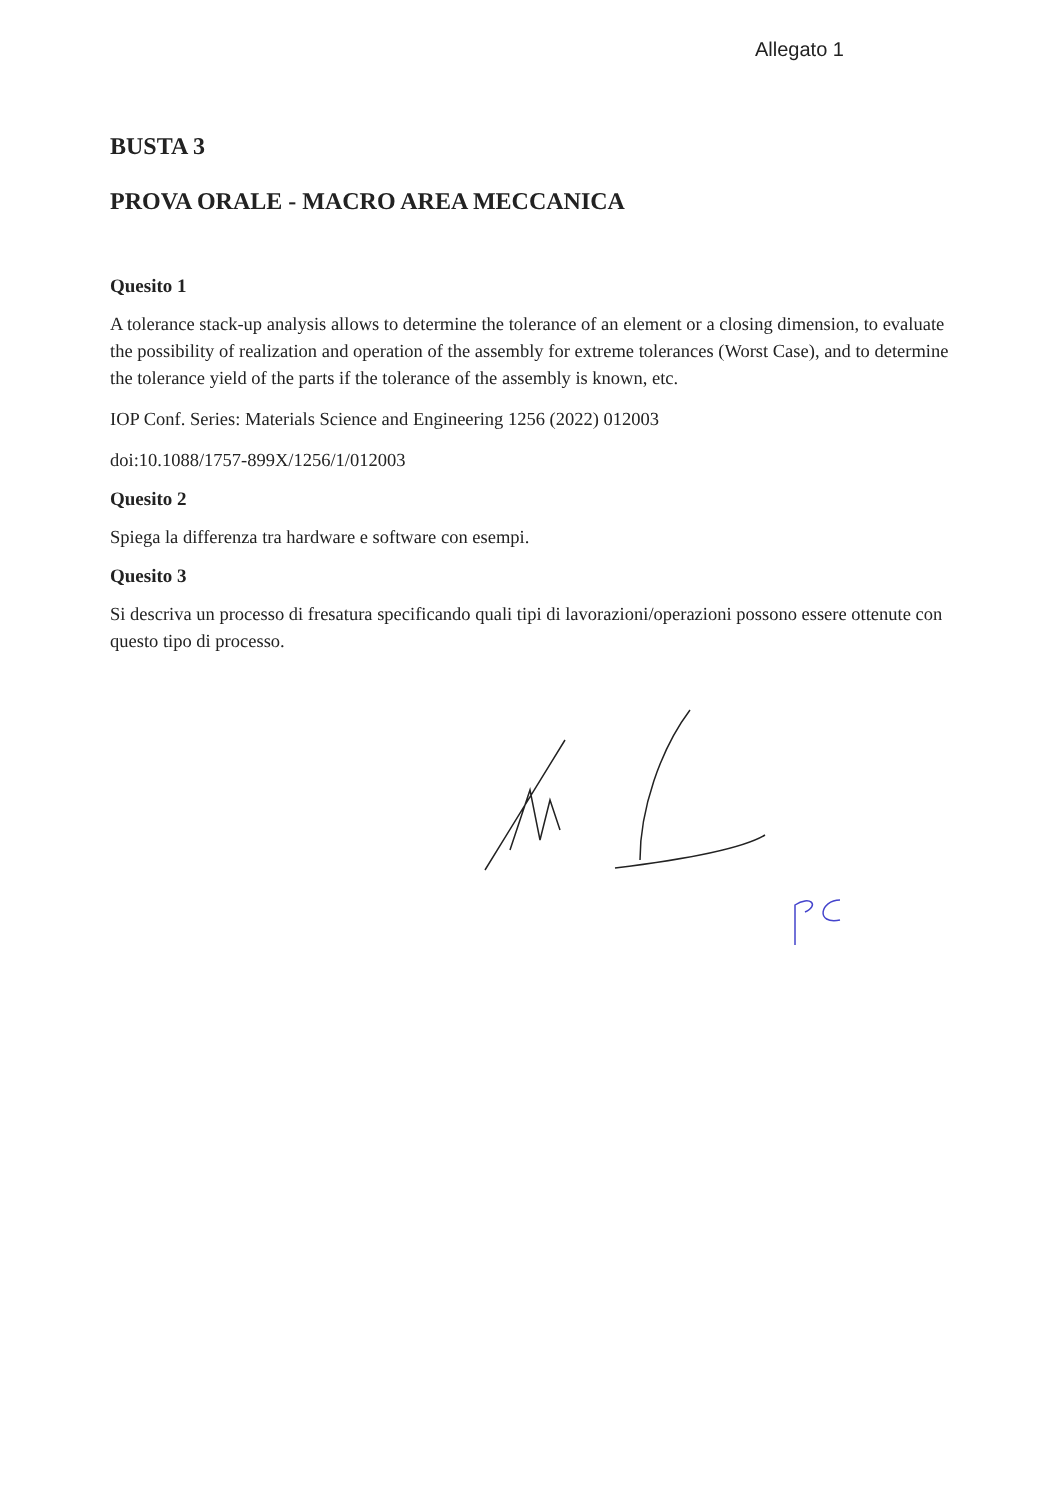Allegato 1
BUSTA 3
PROVA ORALE - MACRO AREA MECCANICA
Quesito 1
A tolerance stack-up analysis allows to determine the tolerance of an element or a closing dimension, to evaluate the possibility of realization and operation of the assembly for extreme tolerances (Worst Case), and to determine the tolerance yield of the parts if the tolerance of the assembly is known, etc.
IOP Conf. Series: Materials Science and Engineering 1256 (2022) 012003
doi:10.1088/1757-899X/1256/1/012003
Quesito 2
Spiega la differenza tra hardware e software con esempi.
Quesito 3
Si descriva un processo di fresatura specificando quali tipi di lavorazioni/operazioni possono essere ottenute con questo tipo di processo.